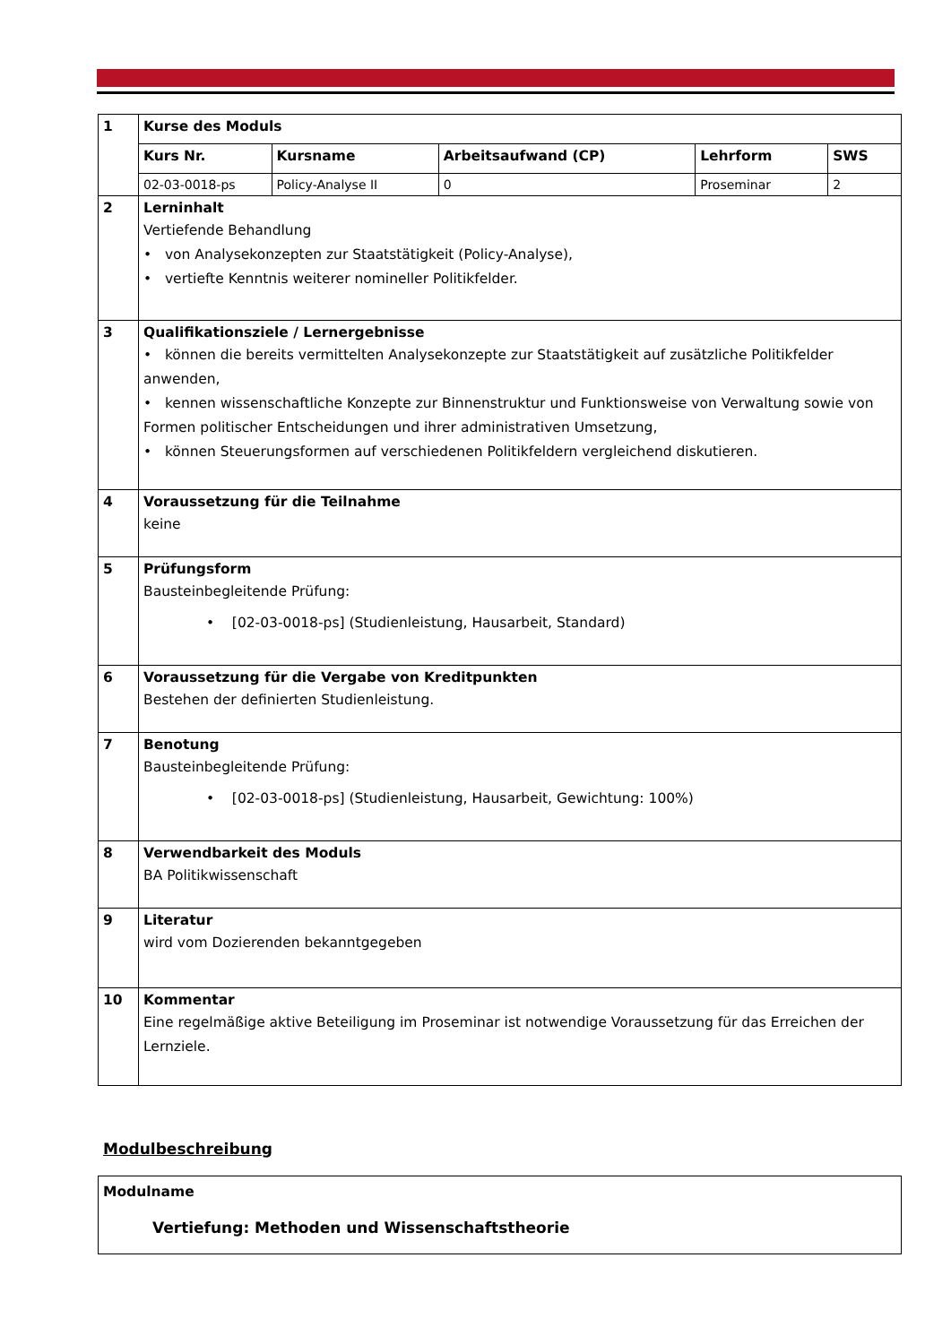| 1 | Kurse des Moduls | | | | |
| | Kurs Nr. | Kursname | Arbeitsaufwand (CP) | Lehrform | SWS |
| | 02-03-0018-ps | Policy-Analyse II | 0 | Proseminar | 2 |
| 2 | Lerninhalt Vertiefende Behandlung • von Analysekonzepten zur Staatstätigkeit (Policy-Analyse), • vertiefte Kenntnis weiterer nomineller Politikfelder. | | | | |
| 3 | Qualifikationsziele / Lernergebnisse • können die bereits vermittelten Analysekonzepte zur Staatstätigkeit auf zusätzliche Politikfelder anwenden, • kennen wissenschaftliche Konzepte zur Binnenstruktur und Funktionsweise von Verwaltung sowie von Formen politischer Entscheidungen und ihrer administrativen Umsetzung, • können Steuerungsformen auf verschiedenen Politikfeldern vergleichend diskutieren. | | | | |
| 4 | Voraussetzung für die Teilnahme keine | | | | |
| 5 | Prüfungsform Bausteinbegleitende Prüfung: • [02-03-0018-ps] (Studienleistung, Hausarbeit, Standard) | | | | |
| 6 | Voraussetzung für die Vergabe von Kreditpunkten Bestehen der definierten Studienleistung. | | | | |
| 7 | Benotung Bausteinbegleitende Prüfung: • [02-03-0018-ps] (Studienleistung, Hausarbeit, Gewichtung: 100%) | | | | |
| 8 | Verwendbarkeit des Moduls BA Politikwissenschaft | | | | |
| 9 | Literatur wird vom Dozierenden bekanntgegeben | | | | |
| 10 | Kommentar Eine regelmäßige aktive Beteiligung im Proseminar ist notwendige Voraussetzung für das Erreichen der Lernziele. | | | | |
Modulbeschreibung
| Modulname Vertiefung: Methoden und Wissenschaftstheorie |